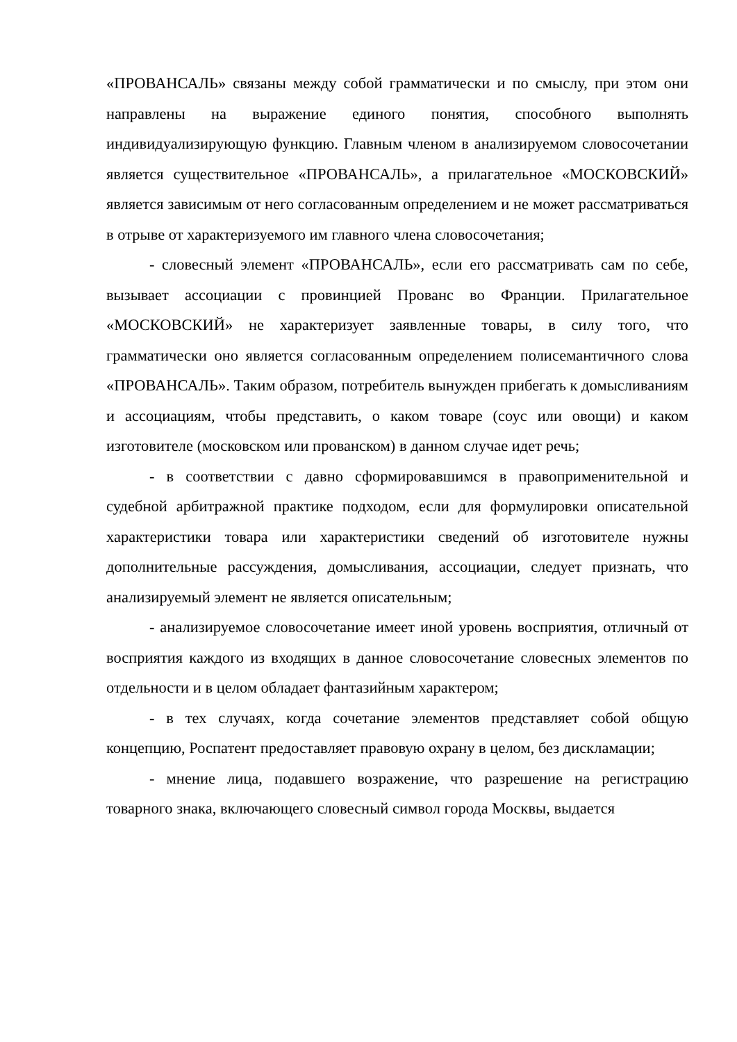«ПРОВАНСАЛЬ» связаны между собой грамматически и по смыслу, при этом они направлены на выражение единого понятия, способного выполнять индивидуализирующую функцию. Главным членом в анализируемом словосочетании является существительное «ПРОВАНСАЛЬ», а прилагательное «МОСКОВСКИЙ» является зависимым от него согласованным определением и не может рассматриваться в отрыве от характеризуемого им главного члена словосочетания;
- словесный элемент «ПРОВАНСАЛЬ», если его рассматривать сам по себе, вызывает ассоциации с провинцией Прованс во Франции. Прилагательное «МОСКОВСКИЙ» не характеризует заявленные товары, в силу того, что грамматически оно является согласованным определением полисемантичного слова «ПРОВАНСАЛЬ». Таким образом, потребитель вынужден прибегать к домысливаниям и ассоциациям, чтобы представить, о каком товаре (соус или овощи) и каком изготовителе (московском или прованском) в данном случае идет речь;
- в соответствии с давно сформировавшимся в правоприменительной и судебной арбитражной практике подходом, если для формулировки описательной характеристики товара или характеристики сведений об изготовителе нужны дополнительные рассуждения, домысливания, ассоциации, следует признать, что анализируемый элемент не является описательным;
- анализируемое словосочетание имеет иной уровень восприятия, отличный от восприятия каждого из входящих в данное словосочетание словесных элементов по отдельности и в целом обладает фантазийным характером;
- в тех случаях, когда сочетание элементов представляет собой общую концепцию, Роспатент предоставляет правовую охрану в целом, без дискламации;
- мнение лица, подавшего возражение, что разрешение на регистрацию товарного знака, включающего словесный символ города Москвы, выдается